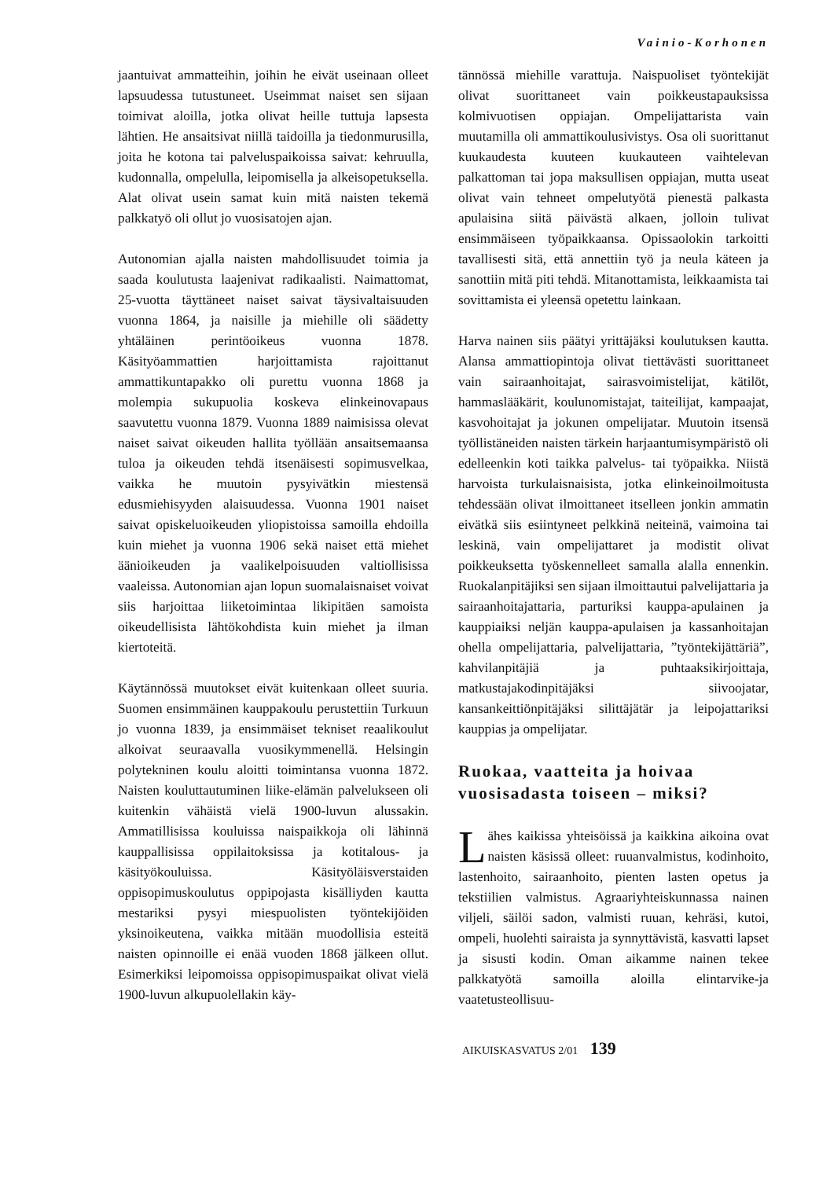Vainio-Korhonen
jaantuivat ammatteihin, joihin he eivät useinaan olleet lapsuudessa tutustuneet. Useimmat naiset sen sijaan toimivat aloilla, jotka olivat heille tuttuja lapsesta lähtien. He ansaitsivat niillä taidoilla ja tiedonmurusilla, joita he kotona tai palveluspaikoissa saivat: kehruulla, kudonnalla, ompelulla, leipomisella ja alkeisopetuksella. Alat olivat usein samat kuin mitä naisten tekemä palkkatyö oli ollut jo vuosisatojen ajan.
Autonomian ajalla naisten mahdollisuudet toimia ja saada koulutusta laajenivat radikaalisti. Naimattomat, 25-vuotta täyttäneet naiset saivat täysivaltaisuuden vuonna 1864, ja naisille ja miehille oli säädetty yhtäläinen perintöoikeus vuonna 1878. Käsityöammattien harjoittamista rajoittanut ammattikuntapakko oli purettu vuonna 1868 ja molempia sukupuolia koskeva elinkeinovapaus saavutettu vuonna 1879. Vuonna 1889 naimisissa olevat naiset saivat oikeuden hallita työllään ansaitsemaansa tuloa ja oikeuden tehdä itsenäisesti sopimusvelkaa, vaikka he muutoin pysyivätkin miestensä edusmiehisyyden alaisuudessa. Vuonna 1901 naiset saivat opiskeluoikeuden yliopistoissa samoilla ehdoilla kuin miehet ja vuonna 1906 sekä naiset että miehet äänioikeuden ja vaalikelpoisuuden valtiollisissa vaaleissa. Autonomian ajan lopun suomalaisnaiset voivat siis harjoittaa liiketoimintaa likipitäen samoista oikeudellisista lähtökohdista kuin miehet ja ilman kiertoteitä.
Käytännössä muutokset eivät kuitenkaan olleet suuria. Suomen ensimmäinen kauppakoulu perustettiin Turkuun jo vuonna 1839, ja ensimmäiset tekniset reaalikoulut alkoivat seuraavalla vuosikymmenellä. Helsingin polytekninen koulu aloitti toimintansa vuonna 1872. Naisten kouluttautuminen liike-elämän palvelukseen oli kuitenkin vähäistä vielä 1900-luvun alussakin. Ammatillisissa kouluissa naispaikkoja oli lähinnä kauppallisissa oppilaitoksissa ja kotitalous- ja käsityökouluissa. Käsityöläisverstaiden oppisopimuskoulutus oppipojasta kisälliyden kautta mestariksi pysyi miespuolisten työntekijöiden yksinoikeutena, vaikka mitään muodollisia esteitä naisten opinnoille ei enää vuoden 1868 jälkeen ollut. Esimerkiksi leipomoissa oppisopimuspaikat olivat vielä 1900-luvun alkupuolellakin käy-
tännössä miehille varattuja. Naispuoliset työntekijät olivat suorittaneet vain poikkeustapauksissa kolmivuotisen oppiajan. Ompelijattarista vain muutamilla oli ammattikoulusivistys. Osa oli suorittanut kuukaudesta kuuteen kuukauteen vaihtelevan palkattoman tai jopa maksullisen oppiajan, mutta useat olivat vain tehneet ompelutyötä pienestä palkasta apulaisina siitä päivästä alkaen, jolloin tulivat ensimmäiseen työpaikkaansa. Opissaolokin tarkoitti tavallisesti sitä, että annettiin työ ja neula käteen ja sanottiin mitä piti tehdä. Mitanottamista, leikkaamista tai sovittamista ei yleensä opetettu lainkaan.
Harva nainen siis päätyi yrittäjäksi koulutuksen kautta. Alansa ammattiopintoja olivat tiettävästi suorittaneet vain sairaanhoitajat, sairasvoimistelijat, kätilöt, hammaslääkärit, koulunomistajat, taiteilijat, kampaajat, kasvohoitajat ja jokunen ompelijatar. Muutoin itsensä työllistäneiden naisten tärkein harjaantumisympäristö oli edelleenkin koti taikka palvelus- tai työpaikka. Niistä harvoista turkulaisnaisista, jotka elinkeinoilmoitusta tehdessään olivat ilmoittaneet itselleen jonkin ammatin eivätkä siis esiintyneet pelkkinä neiteinä, vaimoina tai leskinä, vain ompelijattaret ja modistit olivat poikkeuksetta työskennelleet samalla alalla ennenkin. Ruokalanpitäjiksi sen sijaan ilmoittautui palvelijattaria ja sairaanhoitajattaria, parturiksi kauppa-apulainen ja kauppiaiksi neljän kauppa-apulaisen ja kassanhoitajan ohella ompelijattaria, palvelijattaria, ”työntekijättäriä”, kahvilanpitäjiä ja puhtaaksikirjoittaja, matkustajakodinpitäjäksi siivoojatar, kansankeittiönpitäjäksi silittäjätär ja leipojattariksi kauppias ja ompelijatar.
Ruokaa, vaatteita ja hoivaa vuosisadasta toiseen – miksi?
Lähes kaikissa yhteisöissä ja kaikkina aikoina ovat naisten käsissä olleet: ruuanvalmistus, kodinhoito, lastenhoito, sairaanhoito, pienten lasten opetus ja tekstiilien valmistus. Agraariyhteiskunnassa nainen viljeli, säilöi sadon, valmisti ruuan, kehräsi, kutoi, ompeli, huolehti sairaista ja synnyttävistä, kasvatti lapset ja sisusti kodin. Oman aikamme nainen tekee palkkatyötä samoilla aloilla elintarvike-ja vaatetusteollisuu-
AIKUISKASVATUS 2/01 139